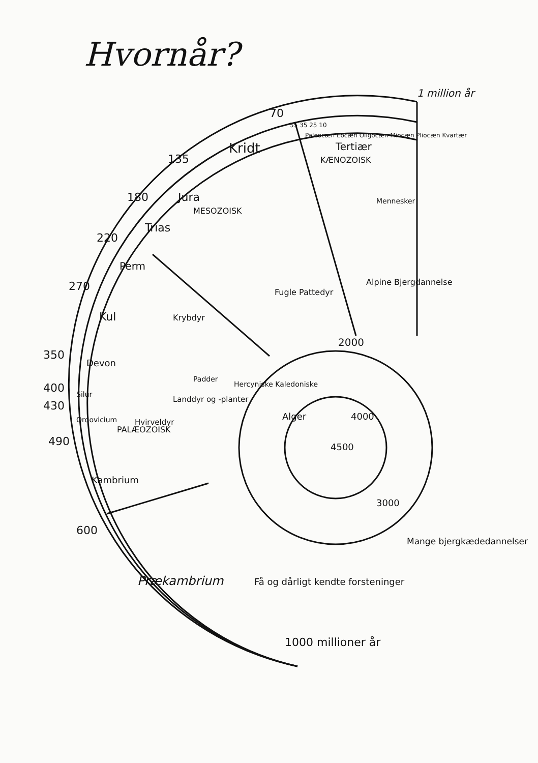Hvornår?
1 million år
70
135
180
220
270
350
400
430
490
600
1000 millioner år
55 35 25 10
Paleocæn Eocæn Oligocæn Miocæn Pliocæn Kvartær
Tertiær
KÆNOZOISK
Kridt
Jura
Trias
Perm
Kul
Devon
Silur
Ordovicium
Kambrium
MESOZOISK
PALÆOZOISK
Mennesker
Fugle Pattedyr
Krybdyr
Padder
Landdyr og -planter
Hvirveldyr
Alpine Bjergdannelse
Hercyniske Kaledoniske
Alger
2000
4000
4500
3000
Mange bjergkædedannelser
Få og dårligt kendte forsteninger
Prækambrium